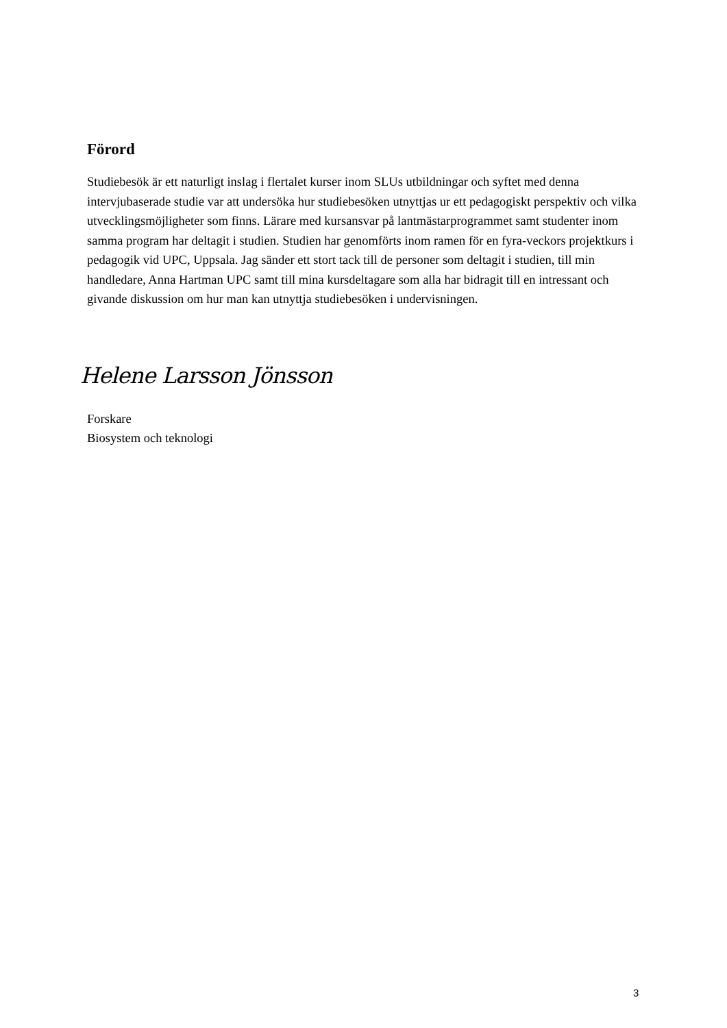Förord
Studiebesök är ett naturligt inslag i flertalet kurser inom SLUs utbildningar och syftet med denna intervjubaserade studie var att undersöka hur studiebesöken utnyttjas ur ett pedagogiskt perspektiv och vilka utvecklingsmöjligheter som finns. Lärare med kursansvar på lantmästarprogrammet samt studenter inom samma program har deltagit i studien. Studien har genomförts inom ramen för en fyra-veckors projektkurs i pedagogik vid UPC, Uppsala. Jag sänder ett stort tack till de personer som deltagit i studien, till min handledare, Anna Hartman UPC samt till mina kursdeltagare som alla har bidragit till en intressant och givande diskussion om hur man kan utnyttja studiebesöken i undervisningen.
Helene Larsson Jönsson
Forskare
Biosystem och teknologi
3